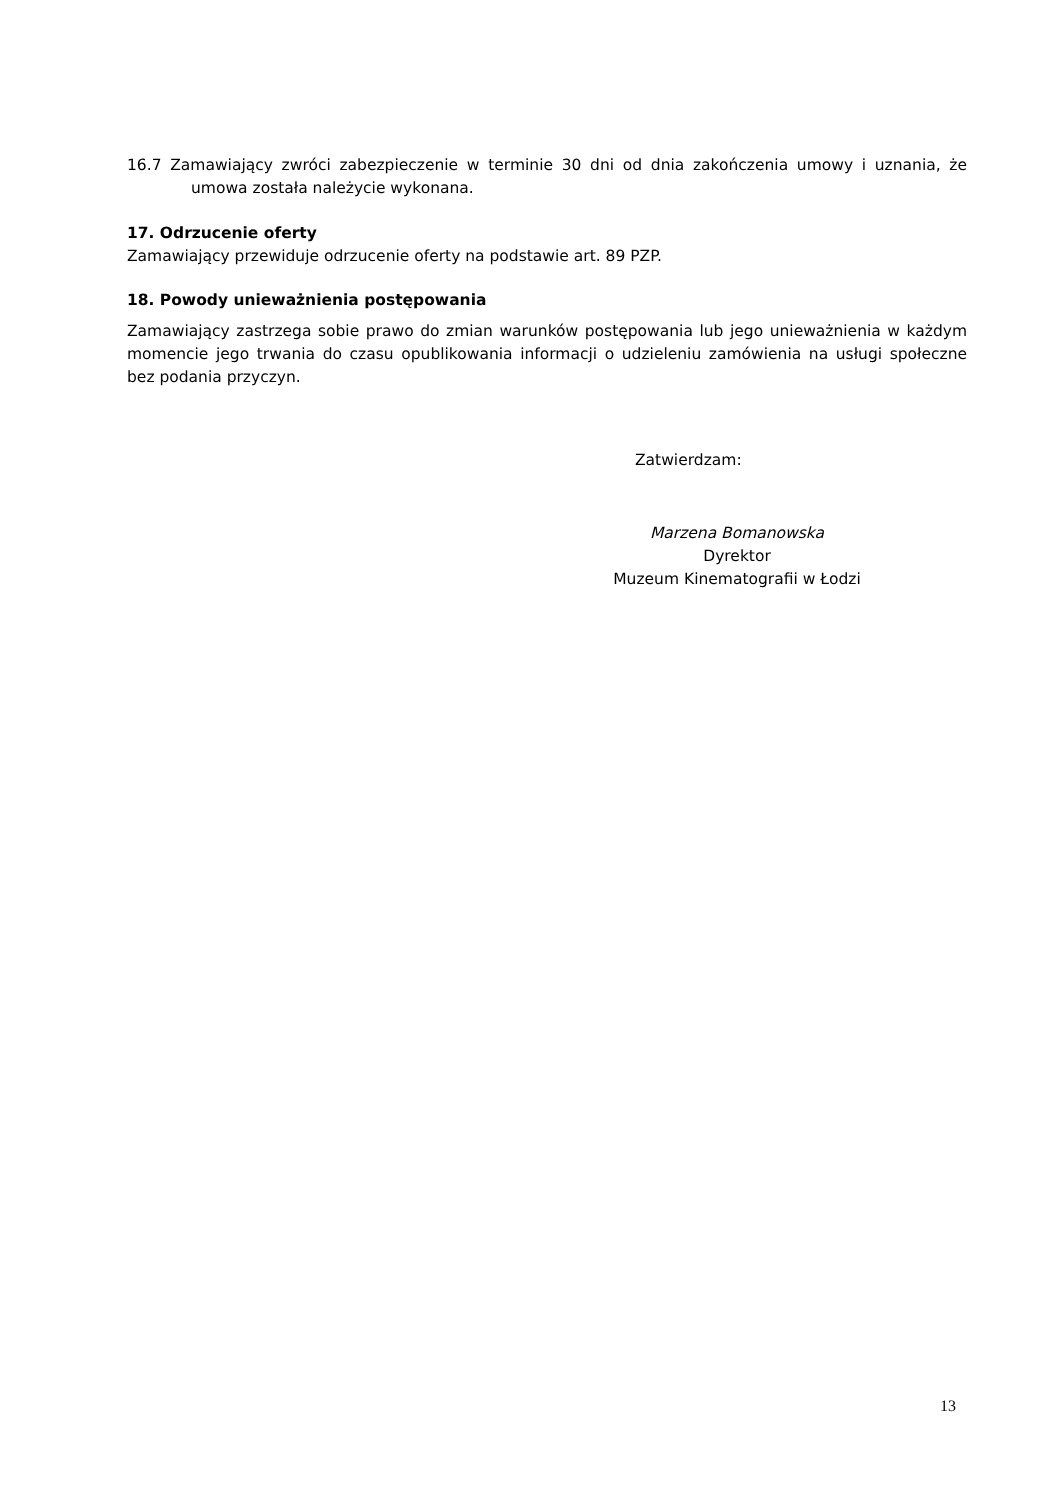16.7 Zamawiający zwróci zabezpieczenie w terminie 30 dni od dnia zakończenia umowy i uznania, że umowa została należycie wykonana.
17. Odrzucenie oferty
Zamawiający przewiduje odrzucenie oferty na podstawie art. 89 PZP.
18. Powody unieważnienia postępowania
Zamawiający zastrzega sobie prawo do zmian warunków postępowania lub jego unieważnienia w każdym momencie jego trwania do czasu opublikowania informacji o udzieleniu zamówienia na usługi społeczne bez podania przyczyn.
Zatwierdzam:
Marzena Bomanowska
Dyrektor
Muzeum Kinematografii w Łodzi
13